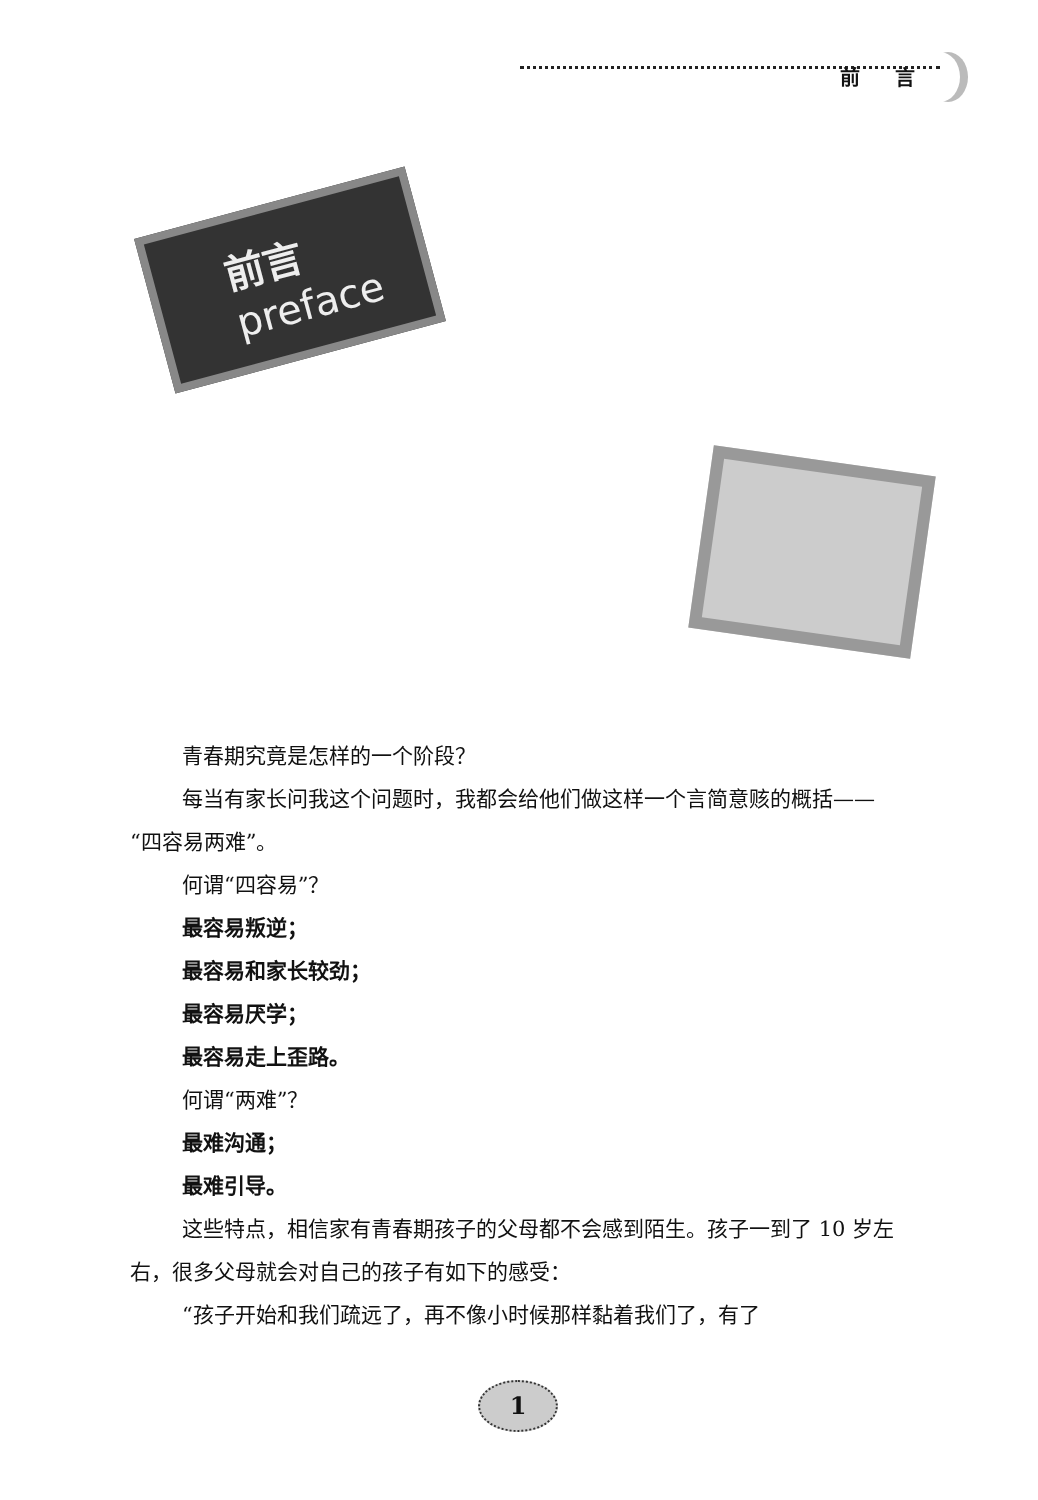前 言
前言
preface
青春期究竟是怎样的一个阶段？
每当有家长问我这个问题时，我都会给他们做这样一个言简意赅的概括——“四容易两难”。
何谓“四容易”？
最容易叛逆；
最容易和家长较劲；
最容易厌学；
最容易走上歪路。
何谓“两难”？
最难沟通；
最难引导。
这些特点，相信家有青春期孩子的父母都不会感到陌生。孩子一到了 10 岁左右，很多父母就会对自己的孩子有如下的感受：
“孩子开始和我们疏远了，再不像小时候那样黏着我们了，有了
1